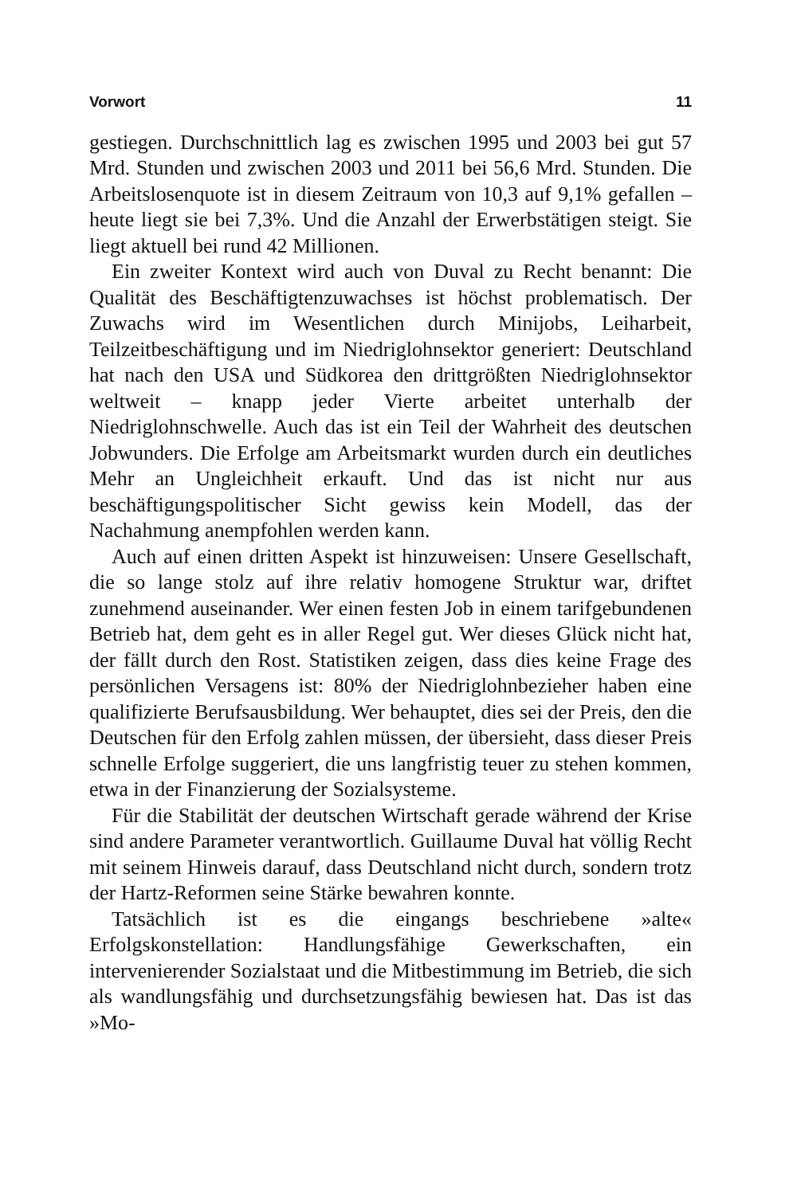Vorwort 11
gestiegen. Durchschnittlich lag es zwischen 1995 und 2003 bei gut 57 Mrd. Stunden und zwischen 2003 und 2011 bei 56,6 Mrd. Stunden. Die Arbeitslosenquote ist in diesem Zeitraum von 10,3 auf 9,1% gefallen – heute liegt sie bei 7,3%. Und die Anzahl der Erwerbstätigen steigt. Sie liegt aktuell bei rund 42 Millionen.
Ein zweiter Kontext wird auch von Duval zu Recht benannt: Die Qualität des Beschäftigtenzuwachses ist höchst problematisch. Der Zuwachs wird im Wesentlichen durch Minijobs, Leiharbeit, Teilzeitbeschäftigung und im Niedriglohnsektor generiert: Deutschland hat nach den USA und Südkorea den drittgrößten Niedriglohnsektor weltweit – knapp jeder Vierte arbeitet unterhalb der Niedriglohnschwelle. Auch das ist ein Teil der Wahrheit des deutschen Jobwunders. Die Erfolge am Arbeitsmarkt wurden durch ein deutliches Mehr an Ungleichheit erkauft. Und das ist nicht nur aus beschäftigungspolitischer Sicht gewiss kein Modell, das der Nachahmung anempfohlen werden kann.
Auch auf einen dritten Aspekt ist hinzuweisen: Unsere Gesellschaft, die so lange stolz auf ihre relativ homogene Struktur war, driftet zunehmend auseinander. Wer einen festen Job in einem tarifgebundenen Betrieb hat, dem geht es in aller Regel gut. Wer dieses Glück nicht hat, der fällt durch den Rost. Statistiken zeigen, dass dies keine Frage des persönlichen Versagens ist: 80% der Niedriglohnbezieher haben eine qualifizierte Berufsausbildung. Wer behauptet, dies sei der Preis, den die Deutschen für den Erfolg zahlen müssen, der übersieht, dass dieser Preis schnelle Erfolge suggeriert, die uns langfristig teuer zu stehen kommen, etwa in der Finanzierung der Sozialsysteme.
Für die Stabilität der deutschen Wirtschaft gerade während der Krise sind andere Parameter verantwortlich. Guillaume Duval hat völlig Recht mit seinem Hinweis darauf, dass Deutschland nicht durch, sondern trotz der Hartz-Reformen seine Stärke bewahren konnte.
Tatsächlich ist es die eingangs beschriebene »alte« Erfolgskonstellation: Handlungsfähige Gewerkschaften, ein intervenierender Sozialstaat und die Mitbestimmung im Betrieb, die sich als wandlungsfähig und durchsetzungsfähig bewiesen hat. Das ist das »Mo-